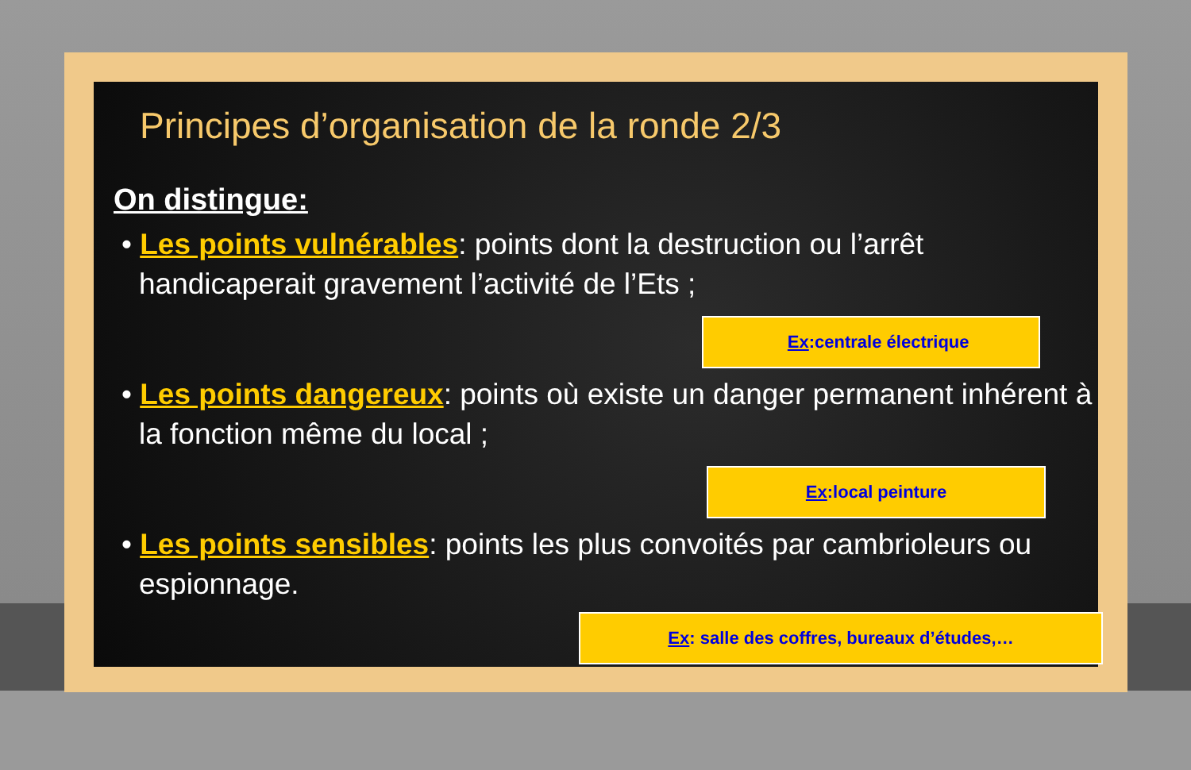Principes d’organisation de la ronde 2/3
On distingue:
• Les points vulnérables: points dont la destruction ou l’arrêt handicaperait gravement l’activité de l’Ets ;
Ex:centrale électrique
• Les points dangereux: points où existe un danger permanent inhérent à la fonction même du local ;
Ex:local peinture
• Les points sensibles: points les plus convoités par cambrioleurs ou espionnage.
Ex: salle des coffres, bureaux d’études,…